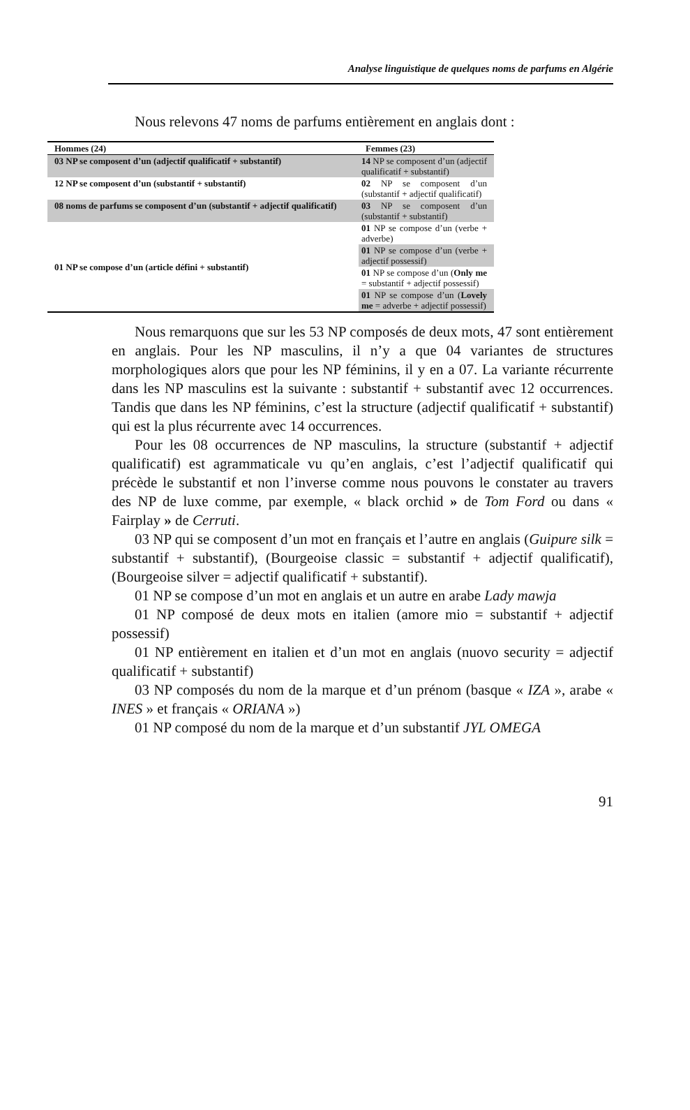Analyse linguistique de quelques noms de parfums en Algérie
Nous relevons 47 noms de parfums entièrement en anglais dont :
| Hommes (24) | Femmes (23) |
| --- | --- |
| 03 NP se composent d’un (adjectif qualificatif + substantif) | 14 NP se composent d’un (adjectif qualificatif + substantif) |
| 12 NP se composent d’un (substantif + substantif) | 02 NP se composent d’un (substantif + adjectif qualificatif) |
| 08 noms de parfums se composent d’un (substantif + adjectif qualificatif) | 03 NP se composent d’un (substantif + substantif) |
| 01 NP se compose d’un (article défini + substantif) | 01 NP se compose d’un (verbe + adverbe) |
| | 01 NP se compose d’un (verbe + adjectif possessif) |
| | 01 NP se compose d’un ( Only me = substantif + adjectif possessif) |
| | 01 NP se compose d’un ( Lovely me = adverbe + adjectif possessif) |
Nous remarquons que sur les 53 NP composés de deux mots, 47 sont entièrement en anglais. Pour les NP masculins, il n’y a que 04 variantes de structures morphologiques alors que pour les NP féminins, il y en a 07. La variante récurrente dans les NP masculins est la suivante : substantif + substantif avec 12 occurrences. Tandis que dans les NP féminins, c’est la structure (adjectif qualificatif + substantif) qui est la plus récurrente avec 14 occurrences.
Pour les 08 occurrences de NP masculins, la structure (substantif + adjectif qualificatif) est agrammaticale vu qu’en anglais, c’est l’adjectif qualificatif qui précède le substantif et non l’inverse comme nous pouvons le constater au travers des NP de luxe comme, par exemple, « black orchid » de Tom Ford ou dans « Fairplay » de Cerruti.
03 NP qui se composent d’un mot en français et l’autre en anglais (Guipure silk = substantif + substantif), (Bourgeoise classic = substantif + adjectif qualificatif), (Bourgeoise silver = adjectif qualificatif + substantif).
01 NP se compose d’un mot en anglais et un autre en arabe Lady mawja
01 NP composé de deux mots en italien (amore mio = substantif + adjectif possessif)
01 NP entièrement en italien et d’un mot en anglais (nuovo security = adjectif qualificatif + substantif)
03 NP composés du nom de la marque et d’un prénom (basque « IZA », arabe « INES » et français « ORIANA »)
01 NP composé du nom de la marque et d’un substantif JYL OMEGA
91